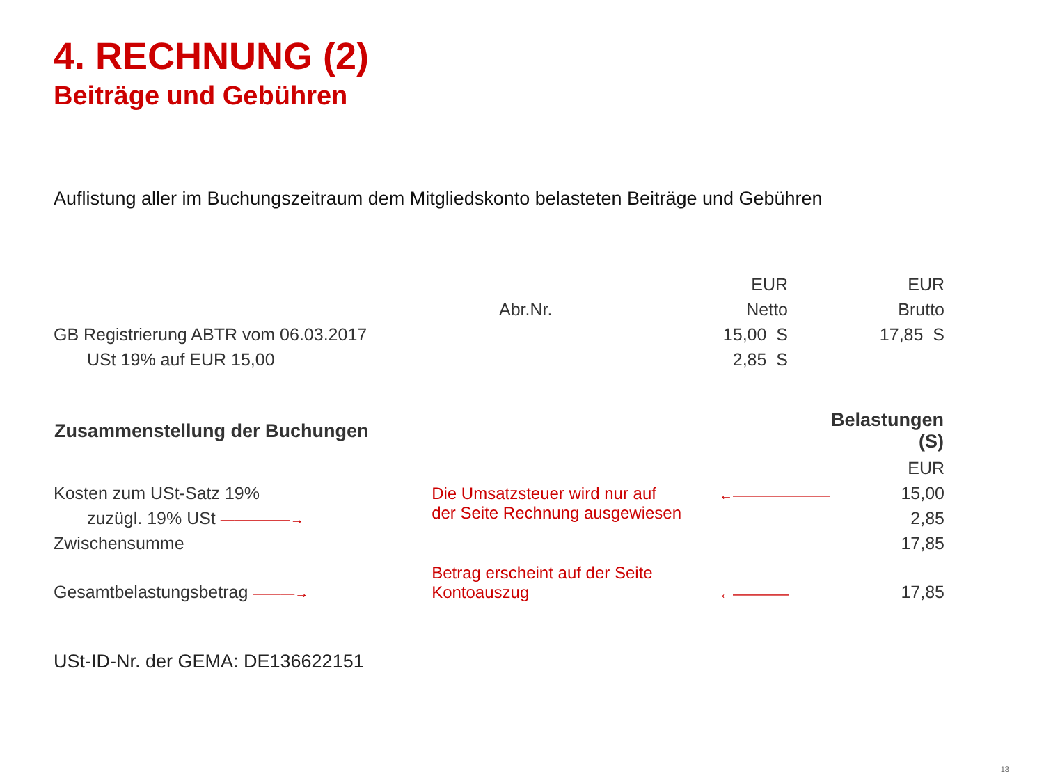4. RECHNUNG (2)
Beiträge und Gebühren
Auflistung aller im Buchungszeitraum dem Mitgliedskonto belasteten Beiträge und Gebühren
| | | EUR | EUR |
| | Abr.Nr. | Netto | Brutto |
| GB Registrierung ABTR vom 06.03.2017 | | 15,00 S | 17,85 S |
| USt 19% auf EUR 15,00 | | 2,85 S | |
| Zusammenstellung der Buchungen | | | Belastungen (S) |
| | | | EUR |
| Kosten zum USt-Satz 19% | Die Umsatzsteuer wird nur auf der Seite Rechnung ausgewiesen | ←——————— | 15,00 |
| zuzügl. 19% USt —————→ | | | 2,85 |
| Zwischensumme | | | 17,85 |
| Gesamtbelastungsbetrag ———→ | Betrag erscheint auf der Seite Kontoauszug | ←———— | 17,85 |
USt-ID-Nr. der GEMA: DE136622151
13